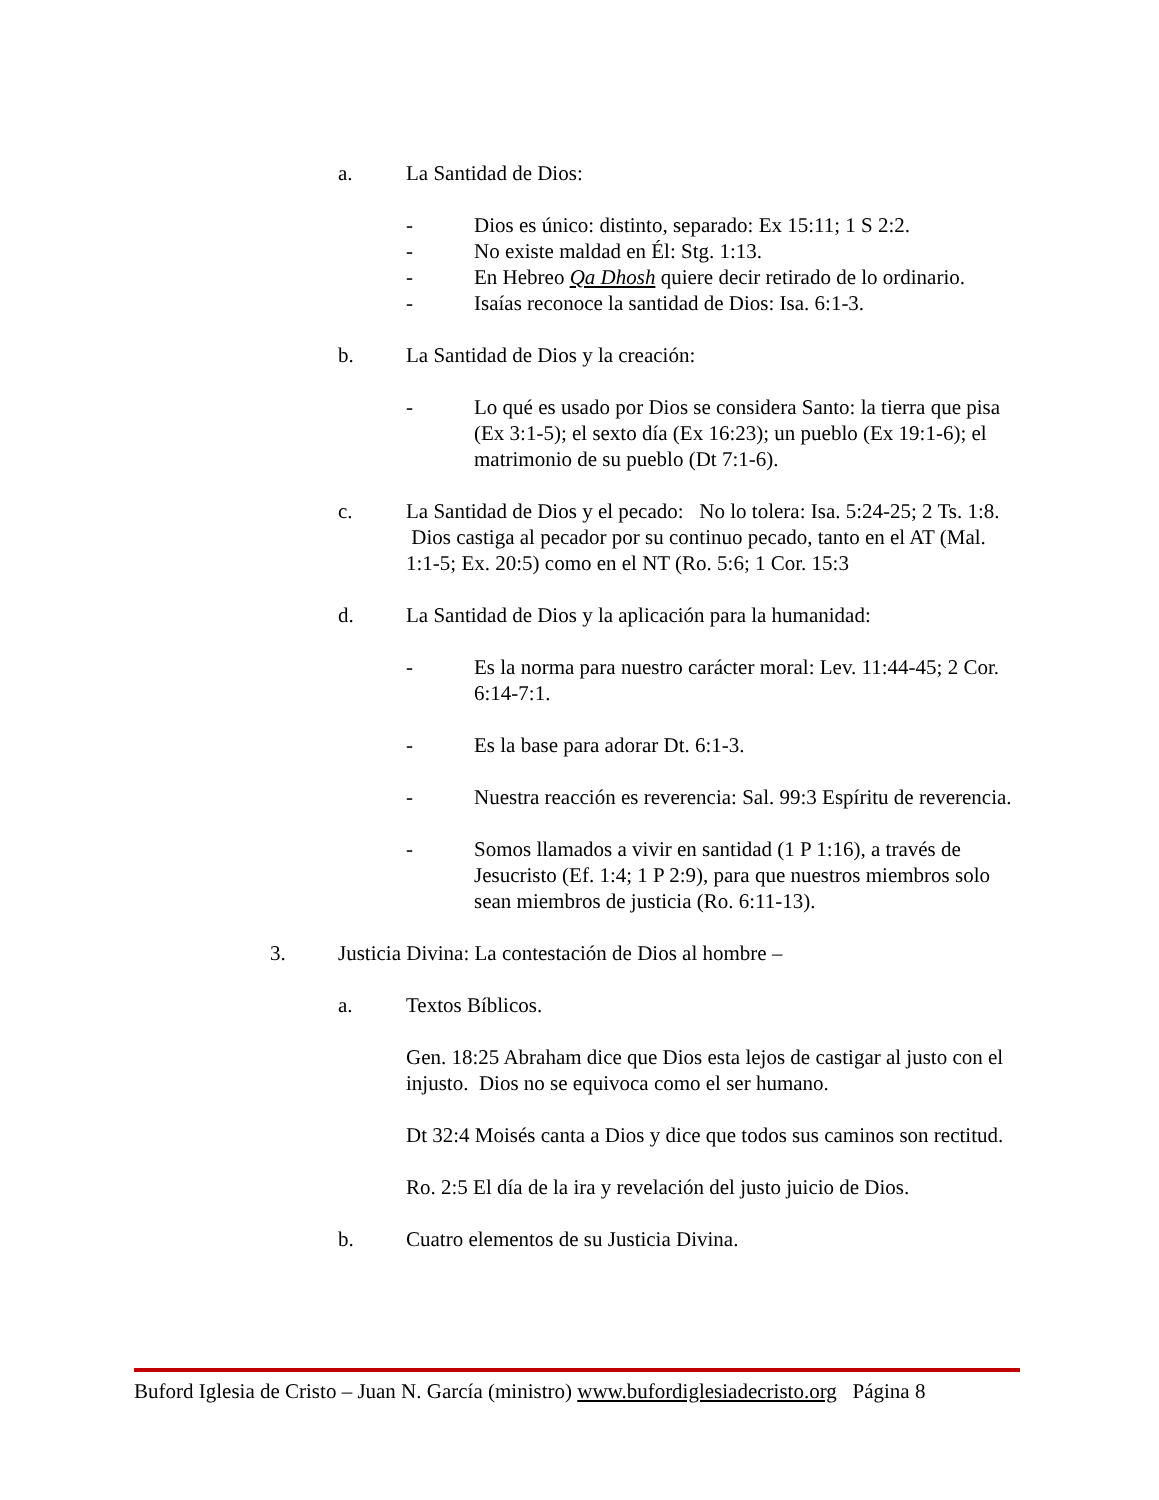a. La Santidad de Dios:
- Dios es único: distinto, separado: Ex 15:11; 1 S 2:2.
- No existe maldad en Él: Stg. 1:13.
- En Hebreo Qa Dhosh quiere decir retirado de lo ordinario.
- Isaías reconoce la santidad de Dios: Isa. 6:1-3.
b. La Santidad de Dios y la creación:
- Lo qué es usado por Dios se considera Santo: la tierra que pisa (Ex 3:1-5); el sexto día (Ex 16:23); un pueblo (Ex 19:1-6); el matrimonio de su pueblo (Dt 7:1-6).
c. La Santidad de Dios y el pecado: No lo tolera: Isa. 5:24-25; 2 Ts. 1:8. Dios castiga al pecador por su continuo pecado, tanto en el AT (Mal. 1:1-5; Ex. 20:5) como en el NT (Ro. 5:6; 1 Cor. 15:3
d. La Santidad de Dios y la aplicación para la humanidad:
- Es la norma para nuestro carácter moral: Lev. 11:44-45; 2 Cor. 6:14-7:1.
- Es la base para adorar Dt. 6:1-3.
- Nuestra reacción es reverencia: Sal. 99:3 Espíritu de reverencia.
- Somos llamados a vivir en santidad (1 P 1:16), a través de Jesucristo (Ef. 1:4; 1 P 2:9), para que nuestros miembros solo sean miembros de justicia (Ro. 6:11-13).
3. Justicia Divina: La contestación de Dios al hombre –
a. Textos Bíblicos.
Gen. 18:25 Abraham dice que Dios esta lejos de castigar al justo con el injusto. Dios no se equivoca como el ser humano.
Dt 32:4 Moisés canta a Dios y dice que todos sus caminos son rectitud.
Ro. 2:5 El día de la ira y revelación del justo juicio de Dios.
b. Cuatro elementos de su Justicia Divina.
Buford Iglesia de Cristo – Juan N. García (ministro) www.bufordiglesiadecristo.org Página 8